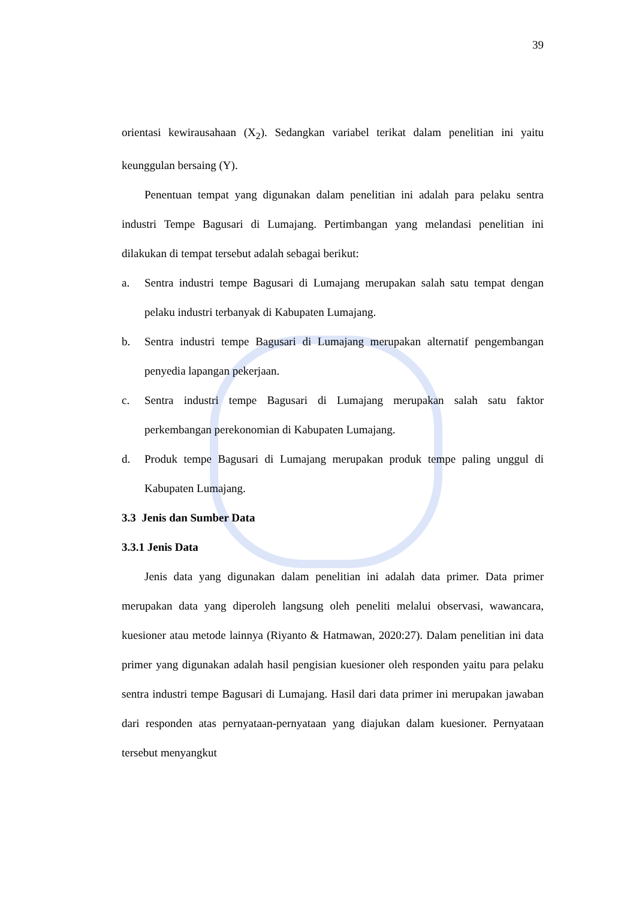39
orientasi kewirausahaan (X<sub>2</sub>). Sedangkan variabel terikat dalam penelitian ini yaitu keunggulan bersaing (Y).
Penentuan tempat yang digunakan dalam penelitian ini adalah para pelaku sentra industri Tempe Bagusari di Lumajang. Pertimbangan yang melandasi penelitian ini dilakukan di tempat tersebut adalah sebagai berikut:
a. Sentra industri tempe Bagusari di Lumajang merupakan salah satu tempat dengan pelaku industri terbanyak di Kabupaten Lumajang.
b. Sentra industri tempe Bagusari di Lumajang merupakan alternatif pengembangan penyedia lapangan pekerjaan.
c. Sentra industri tempe Bagusari di Lumajang merupakan salah satu faktor perkembangan perekonomian di Kabupaten Lumajang.
d. Produk tempe Bagusari di Lumajang merupakan produk tempe paling unggul di Kabupaten Lumajang.
3.3 Jenis dan Sumber Data
3.3.1 Jenis Data
Jenis data yang digunakan dalam penelitian ini adalah data primer. Data primer merupakan data yang diperoleh langsung oleh peneliti melalui observasi, wawancara, kuesioner atau metode lainnya (Riyanto & Hatmawan, 2020:27). Dalam penelitian ini data primer yang digunakan adalah hasil pengisian kuesioner oleh responden yaitu para pelaku sentra industri tempe Bagusari di Lumajang. Hasil dari data primer ini merupakan jawaban dari responden atas pernyataan-pernyataan yang diajukan dalam kuesioner. Pernyataan tersebut menyangkut